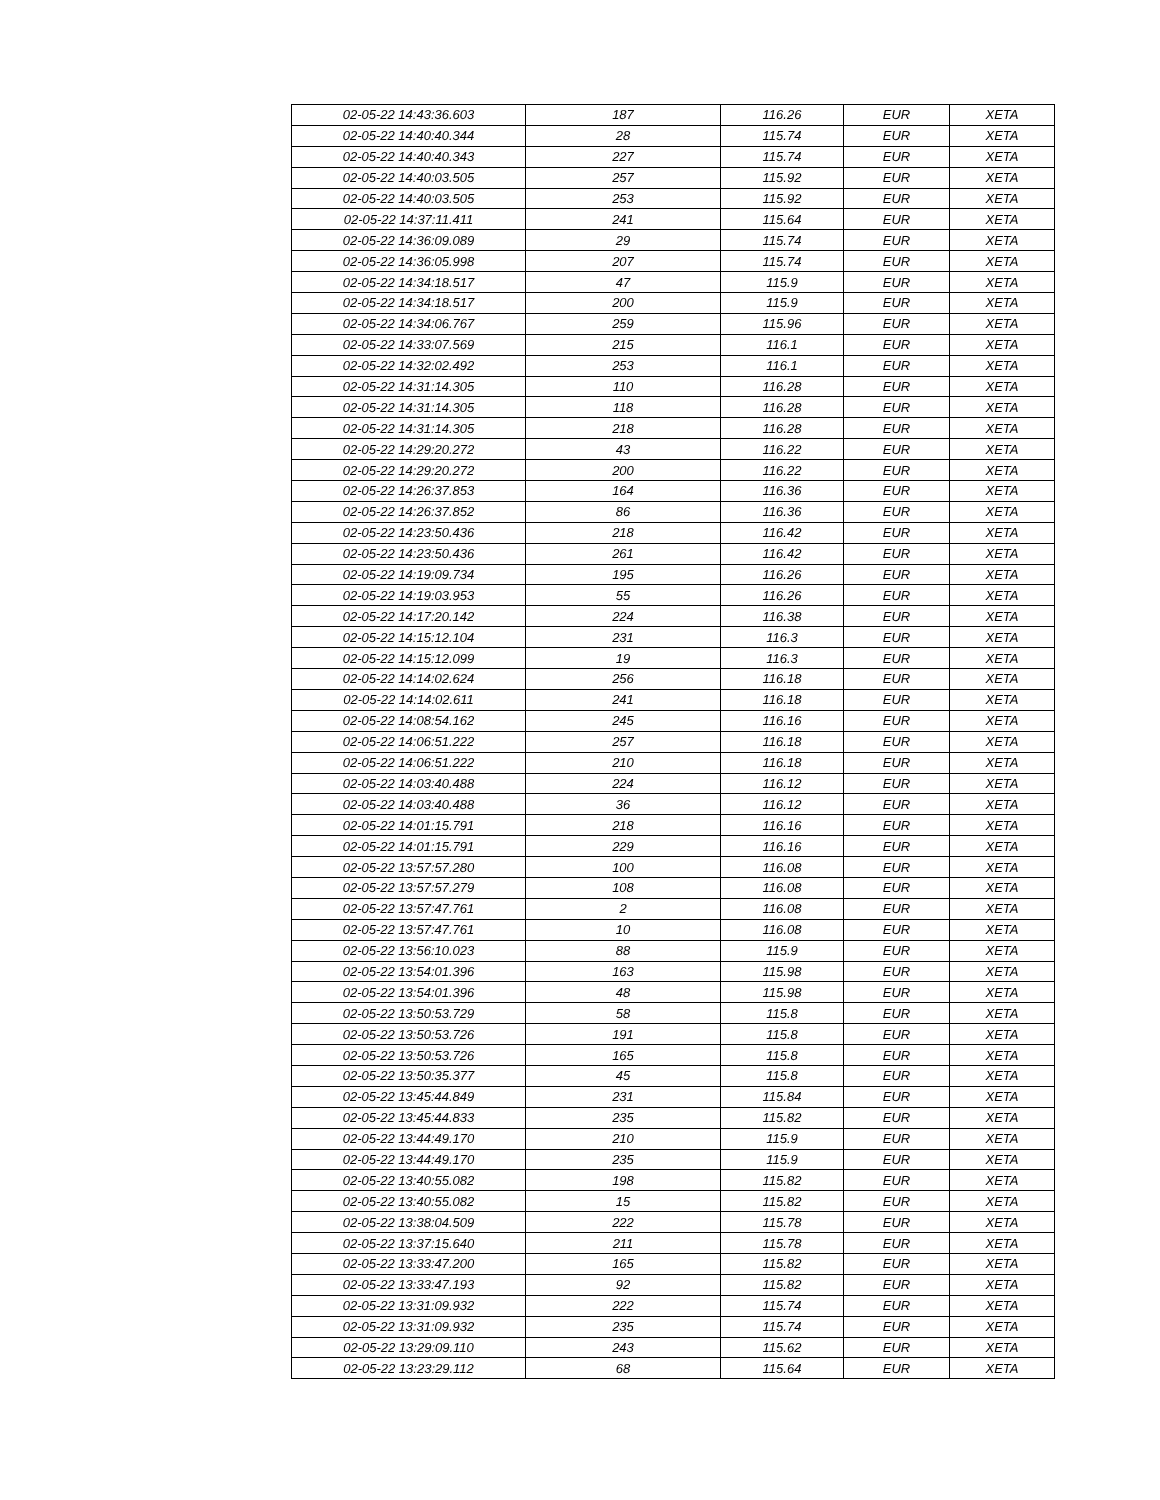| 02-05-22 14:43:36.603 | 187 | 116.26 | EUR | XETA |
| 02-05-22 14:40:40.344 | 28 | 115.74 | EUR | XETA |
| 02-05-22 14:40:40.343 | 227 | 115.74 | EUR | XETA |
| 02-05-22 14:40:03.505 | 257 | 115.92 | EUR | XETA |
| 02-05-22 14:40:03.505 | 253 | 115.92 | EUR | XETA |
| 02-05-22 14:37:11.411 | 241 | 115.64 | EUR | XETA |
| 02-05-22 14:36:09.089 | 29 | 115.74 | EUR | XETA |
| 02-05-22 14:36:05.998 | 207 | 115.74 | EUR | XETA |
| 02-05-22 14:34:18.517 | 47 | 115.9 | EUR | XETA |
| 02-05-22 14:34:18.517 | 200 | 115.9 | EUR | XETA |
| 02-05-22 14:34:06.767 | 259 | 115.96 | EUR | XETA |
| 02-05-22 14:33:07.569 | 215 | 116.1 | EUR | XETA |
| 02-05-22 14:32:02.492 | 253 | 116.1 | EUR | XETA |
| 02-05-22 14:31:14.305 | 110 | 116.28 | EUR | XETA |
| 02-05-22 14:31:14.305 | 118 | 116.28 | EUR | XETA |
| 02-05-22 14:31:14.305 | 218 | 116.28 | EUR | XETA |
| 02-05-22 14:29:20.272 | 43 | 116.22 | EUR | XETA |
| 02-05-22 14:29:20.272 | 200 | 116.22 | EUR | XETA |
| 02-05-22 14:26:37.853 | 164 | 116.36 | EUR | XETA |
| 02-05-22 14:26:37.852 | 86 | 116.36 | EUR | XETA |
| 02-05-22 14:23:50.436 | 218 | 116.42 | EUR | XETA |
| 02-05-22 14:23:50.436 | 261 | 116.42 | EUR | XETA |
| 02-05-22 14:19:09.734 | 195 | 116.26 | EUR | XETA |
| 02-05-22 14:19:03.953 | 55 | 116.26 | EUR | XETA |
| 02-05-22 14:17:20.142 | 224 | 116.38 | EUR | XETA |
| 02-05-22 14:15:12.104 | 231 | 116.3 | EUR | XETA |
| 02-05-22 14:15:12.099 | 19 | 116.3 | EUR | XETA |
| 02-05-22 14:14:02.624 | 256 | 116.18 | EUR | XETA |
| 02-05-22 14:14:02.611 | 241 | 116.18 | EUR | XETA |
| 02-05-22 14:08:54.162 | 245 | 116.16 | EUR | XETA |
| 02-05-22 14:06:51.222 | 257 | 116.18 | EUR | XETA |
| 02-05-22 14:06:51.222 | 210 | 116.18 | EUR | XETA |
| 02-05-22 14:03:40.488 | 224 | 116.12 | EUR | XETA |
| 02-05-22 14:03:40.488 | 36 | 116.12 | EUR | XETA |
| 02-05-22 14:01:15.791 | 218 | 116.16 | EUR | XETA |
| 02-05-22 14:01:15.791 | 229 | 116.16 | EUR | XETA |
| 02-05-22 13:57:57.280 | 100 | 116.08 | EUR | XETA |
| 02-05-22 13:57:57.279 | 108 | 116.08 | EUR | XETA |
| 02-05-22 13:57:47.761 | 2 | 116.08 | EUR | XETA |
| 02-05-22 13:57:47.761 | 10 | 116.08 | EUR | XETA |
| 02-05-22 13:56:10.023 | 88 | 115.9 | EUR | XETA |
| 02-05-22 13:54:01.396 | 163 | 115.98 | EUR | XETA |
| 02-05-22 13:54:01.396 | 48 | 115.98 | EUR | XETA |
| 02-05-22 13:50:53.729 | 58 | 115.8 | EUR | XETA |
| 02-05-22 13:50:53.726 | 191 | 115.8 | EUR | XETA |
| 02-05-22 13:50:53.726 | 165 | 115.8 | EUR | XETA |
| 02-05-22 13:50:35.377 | 45 | 115.8 | EUR | XETA |
| 02-05-22 13:45:44.849 | 231 | 115.84 | EUR | XETA |
| 02-05-22 13:45:44.833 | 235 | 115.82 | EUR | XETA |
| 02-05-22 13:44:49.170 | 210 | 115.9 | EUR | XETA |
| 02-05-22 13:44:49.170 | 235 | 115.9 | EUR | XETA |
| 02-05-22 13:40:55.082 | 198 | 115.82 | EUR | XETA |
| 02-05-22 13:40:55.082 | 15 | 115.82 | EUR | XETA |
| 02-05-22 13:38:04.509 | 222 | 115.78 | EUR | XETA |
| 02-05-22 13:37:15.640 | 211 | 115.78 | EUR | XETA |
| 02-05-22 13:33:47.200 | 165 | 115.82 | EUR | XETA |
| 02-05-22 13:33:47.193 | 92 | 115.82 | EUR | XETA |
| 02-05-22 13:31:09.932 | 222 | 115.74 | EUR | XETA |
| 02-05-22 13:31:09.932 | 235 | 115.74 | EUR | XETA |
| 02-05-22 13:29:09.110 | 243 | 115.62 | EUR | XETA |
| 02-05-22 13:23:29.112 | 68 | 115.64 | EUR | XETA |